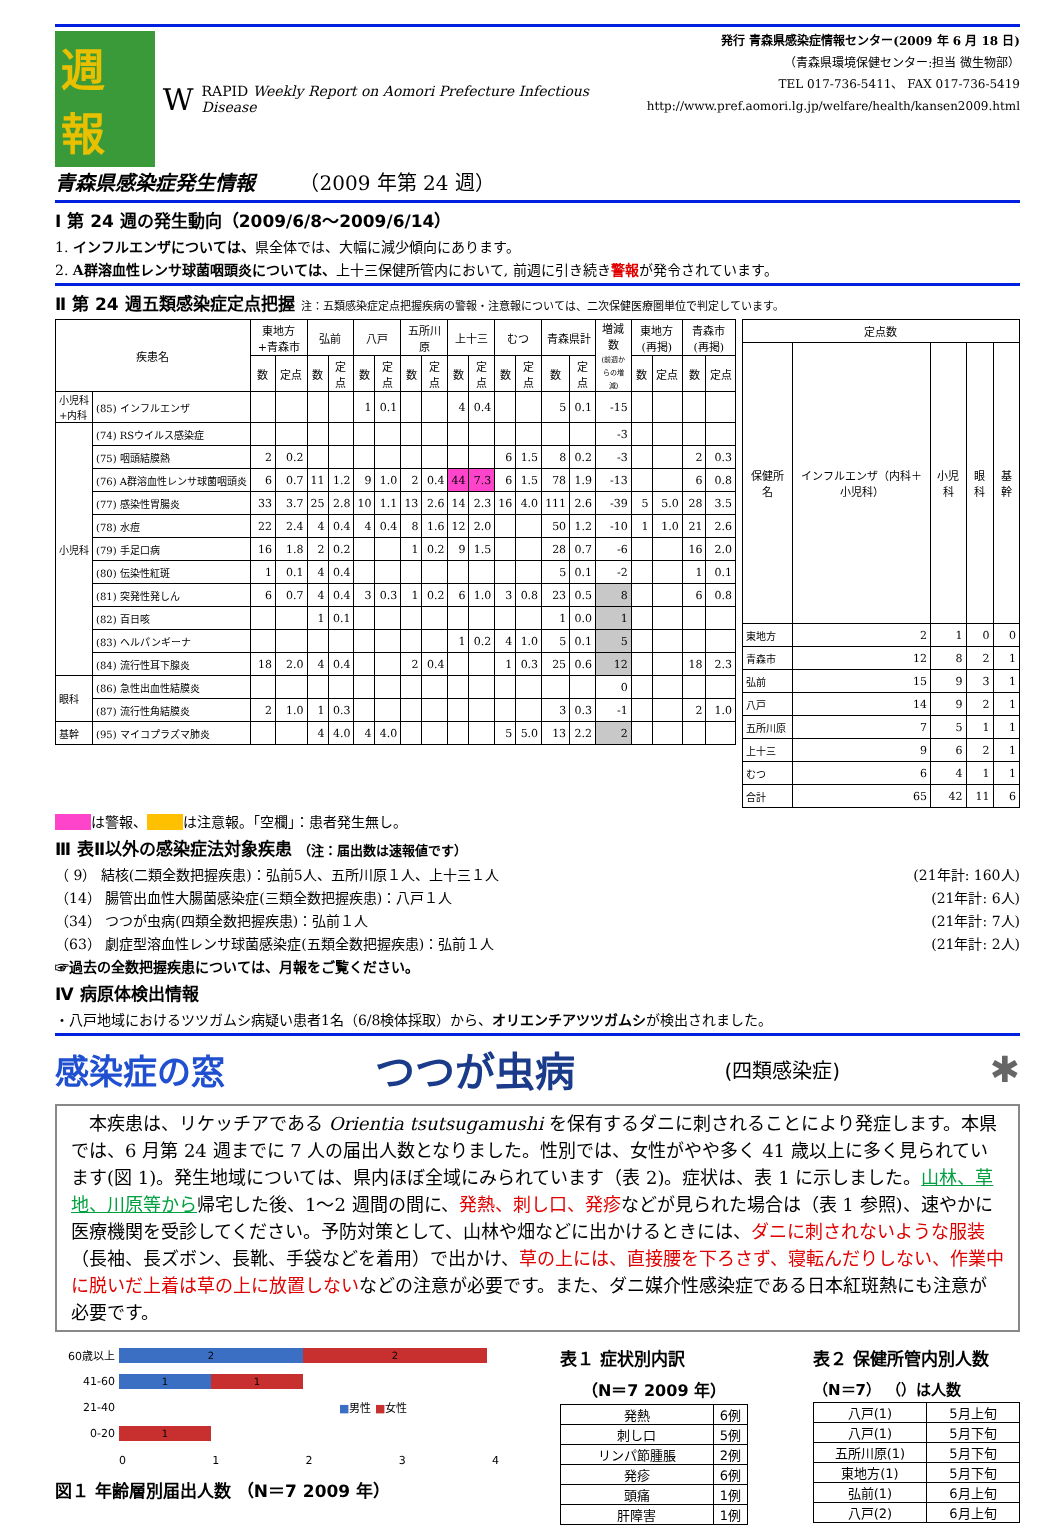週報 W RAPID Weekly Report on Aomori Prefecture Infectious Disease
青森県感染症発生情報 （2009 年第 24 週）
発行 青森県感染症情報センター(2009 年 6 月 18 日)
（青森県環境保健センター:担当 微生物部）
TEL 017-736-5411、 FAX 017-736-5419
http://www.pref.aomori.lg.jp/welfare/health/kansen2009.html
Ⅰ 第 24 週の発生動向（2009/6/8～2009/6/14）
1. インフルエンザについては、県全体では、大幅に減少傾向にあります。
2. A群溶血性レンサ球菌咽頭炎については、上十三保健所管内において, 前週に引き続き警報が発令されています。
Ⅱ 第 24 週五類感染症定点把握 注：五類感染症定点把握疾病の警報・注意報については、二次保健医療圏単位で判定しています。
| 疾患名 | | 東地方+青森市 | | 弘前 | | 八戸 | | 五所川原 | | 上十三 | | むつ | | 青森県計 | | 増減数 (前週からの増減) | 東地方(再掲) | | 青森市(再掲) | |
| --- | --- | --- | --- | --- | --- | --- | --- | --- | --- | --- | --- | --- | --- | --- | --- | --- | --- | --- | --- | --- |
| | | 数 | 定点 | 数 | 定点 | 数 | 定点 | 数 | 定点 | 数 | 定点 | 数 | 定点 | 数 | 定点 | | 数 | 定点 | 数 | 定点 |
| 小児科 +内科 | (85) インフルエンザ | | | | | 1 | 0.1 | | | 4 | 0.4 | | | 5 | 0.1 | -15 | | | | |
| 小児科 | (74) RSウイルス感染症 | | | | | | | | | | | | | | | -3 | | | | |
| | (75) 咽頭結膜熱 | 2 | 0.2 | | | | | | | | | 6 | 1.5 | 8 | 0.2 | -3 | | | 2 | 0.3 |
| | (76) A群溶血性レンサ球菌咽頭炎 | 6 | 0.7 | 11 | 1.2 | 9 | 1.0 | 2 | 0.4 | 44 | 7.3 | 6 | 1.5 | 78 | 1.9 | -13 | | | 6 | 0.8 |
| | (77) 感染性胃腸炎 | 33 | 3.7 | 25 | 2.8 | 10 | 1.1 | 13 | 2.6 | 14 | 2.3 | 16 | 4.0 | 111 | 2.6 | -39 | 5 | 5.0 | 28 | 3.5 |
| | (78) 水痘 | 22 | 2.4 | 4 | 0.4 | 4 | 0.4 | 8 | 1.6 | 12 | 2.0 | | | 50 | 1.2 | -10 | 1 | 1.0 | 21 | 2.6 |
| | (79) 手足口病 | 16 | 1.8 | 2 | 0.2 | | | 1 | 0.2 | 9 | 1.5 | | | 28 | 0.7 | -6 | | | 16 | 2.0 |
| | (80) 伝染性紅斑 | 1 | 0.1 | 4 | 0.4 | | | | | | | | | 5 | 0.1 | -2 | | | 1 | 0.1 |
| | (81) 突発性発しん | 6 | 0.7 | 4 | 0.4 | 3 | 0.3 | 1 | 0.2 | 6 | 1.0 | 3 | 0.8 | 23 | 0.5 | 8 | | | 6 | 0.8 |
| | (82) 百日咳 | | | 1 | 0.1 | | | | | | | | | 1 | 0.0 | 1 | | | | |
| | (83) ヘルパンギーナ | | | | | | | | | 1 | 0.2 | 4 | 1.0 | 5 | 0.1 | 5 | | | | |
| | (84) 流行性耳下腺炎 | 18 | 2.0 | 4 | 0.4 | | | 2 | 0.4 | | | 1 | 0.3 | 25 | 0.6 | 12 | | | 18 | 2.3 |
| 眼科 | (86) 急性出血性結膜炎 | | | | | | | | | | | | | | | 0 | | | | |
| | (87) 流行性角結膜炎 | 2 | 1.0 | 1 | 0.3 | | | | | | | | | 3 | 0.3 | -1 | | | 2 | 1.0 |
| 基幹 | (95) マイコプラズマ肺炎 | | | 4 | 4.0 | 4 | 4.0 | | | | | 5 | 5.0 | 13 | 2.2 | 2 | | | | |
| 定点数 | | | | |
| --- | --- | --- | --- | --- |
| 保健所名 | インフルエンザ（内科＋小児科） | 小児科 | 眼科 | 基幹 |
| 東地方 | 2 | 1 | 0 | 0 |
| 青森市 | 12 | 8 | 2 | 1 |
| 弘前 | 15 | 9 | 3 | 1 |
| 八戸 | 14 | 9 | 2 | 1 |
| 五所川原 | 7 | 5 | 1 | 1 |
| 上十三 | 9 | 6 | 2 | 1 |
| むつ | 6 | 4 | 1 | 1 |
| 合計 | 65 | 42 | 11 | 6 |
は警報、 は注意報。「空欄」：患者発生無し。
Ⅲ 表Ⅱ以外の感染症法対象疾患 （注：届出数は速報値です）
（ 9） 結核(二類全数把握疾患)：弘前5人、五所川原１人、上十三１人 (21年計: 160人)
（14） 腸管出血性大腸菌感染症(三類全数把握疾患)：八戸１人 (21年計: 6人)
（34） つつが虫病(四類全数把握疾患)：弘前１人 (21年計: 7人)
（63） 劇症型溶血性レンサ球菌感染症(五類全数把握疾患)：弘前１人 (21年計: 2人)
☞過去の全数把握疾患については、月報をご覧ください。
Ⅳ 病原体検出情報
・八戸地域におけるツツガムシ病疑い患者1名（6/8検体採取）から、オリエンチアツツガムシが検出されました。
感染症の窓 つつが虫病 (四類感染症) ✱
　本疾患は、リケッチアである Orientia tsutsugamushi を保有するダニに刺されることにより発症します。本県では、6 月第 24 週までに 7 人の届出人数となりました。性別では、女性がやや多く 41 歳以上に多く見られています(図 1)。発生地域については、県内ほぼ全域にみられています（表 2)。症状は、表 1 に示しました。山林、草地、川原等から帰宅した後、1～2 週間の間に、発熱、刺し口、発疹などが見られた場合は（表 1 参照)、速やかに医療機関を受診してください。予防対策として、山林や畑などに出かけるときには、ダニに刺されないような服装（長袖、長ズボン、長靴、手袋などを着用）で出かけ、草の上には、直接腰を下ろさず、寝転んだりしない、作業中に脱いだ上着は草の上に放置しないなどの注意が必要です。また、ダニ媒介性感染症である日本紅斑熱にも注意が必要です。
60歳以上 2 2
41-60 1 1
21-40 ■男性 ■女性
0-20 1
01234
図１ 年齢層別届出人数 （N＝7 2009 年）
表１ 症状別内訳
（N＝7 2009 年）
| 発熱 | 6例 |
| 刺し口 | 5例 |
| リンパ節腫脹 | 2例 |
| 発疹 | 6例 |
| 頭痛 | 1例 |
| 肝障害 | 1例 |
表２ 保健所管内別人数
（N＝7） （）は人数
| 八戸(1) | 5月上旬 |
| 八戸(1) | 5月下旬 |
| 五所川原(1) | 5月下旬 |
| 東地方(1) | 5月下旬 |
| 弘前(1) | 6月上旬 |
| 八戸(2) | 6月上旬 |